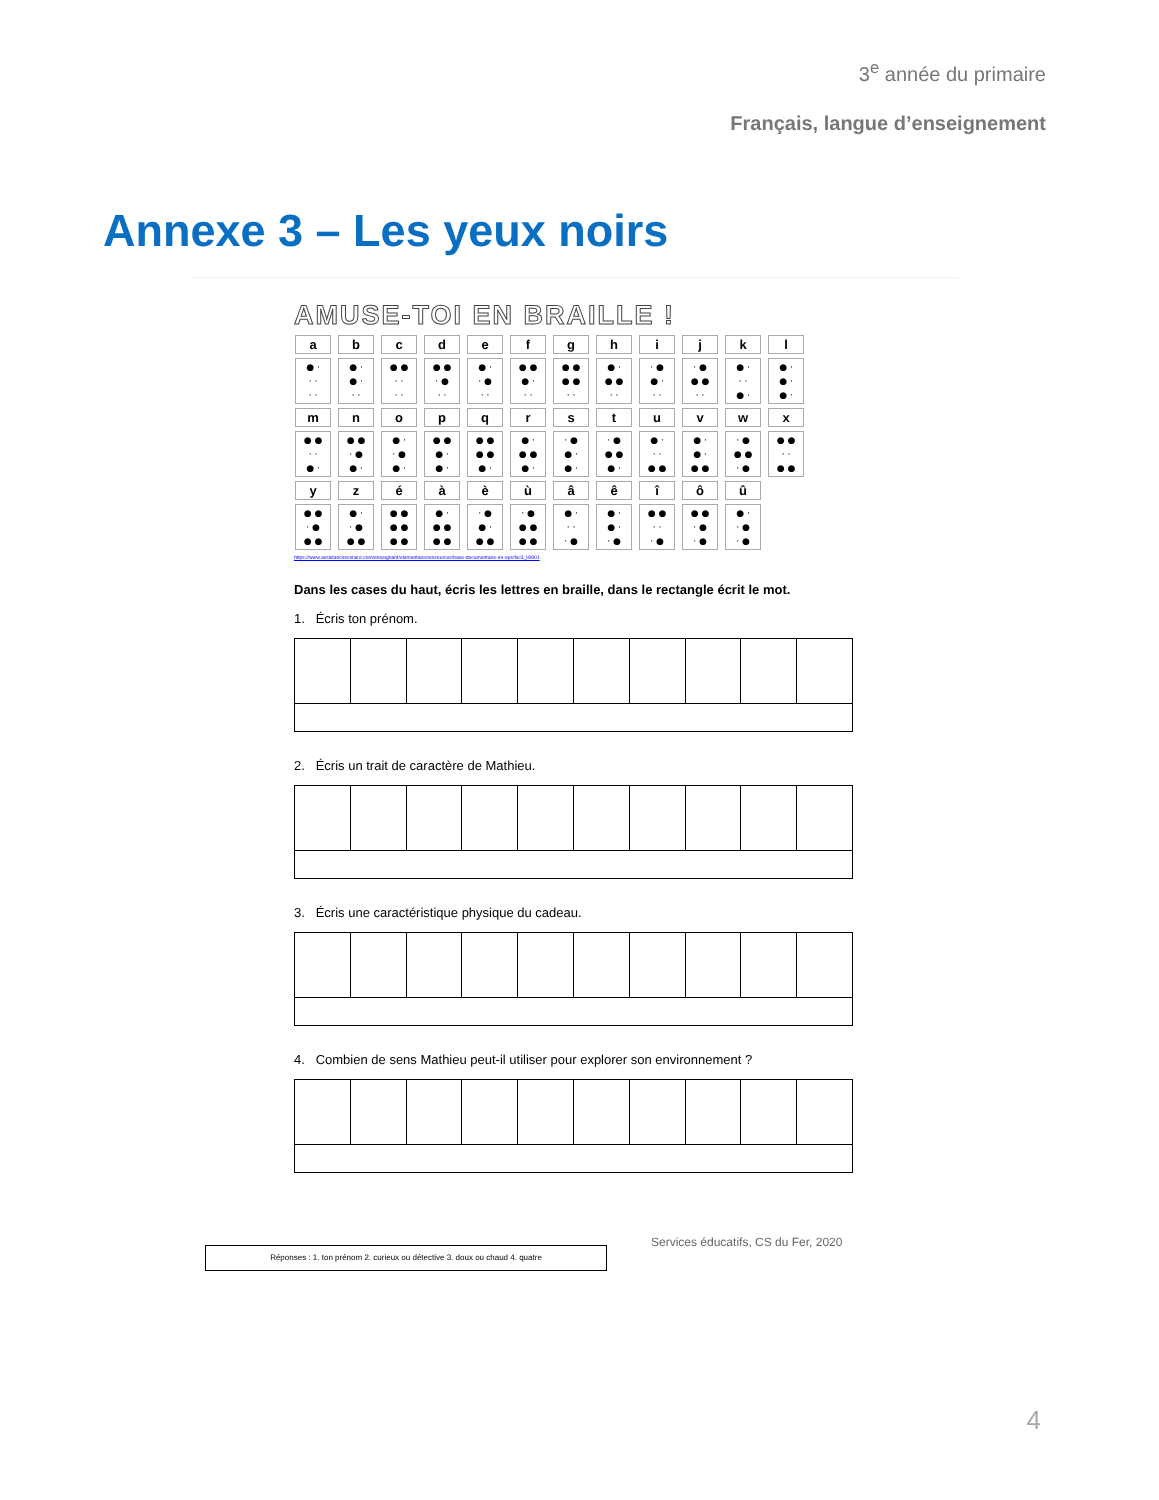3<sup>e</sup> année du primaire
Français, langue d’enseignement
Annexe 3 – Les yeux noirs
AMUSE-TOI EN BRAILLE !
| a | b | c | d | e | f | g | h | i | j | k | l |
| ● · · · · · | ● · ● · · · | ● ● · · · · | ● ● · ● · · | ● · · ● · · | ● ● ● · · · | ● ● ● ● · · | ● · ● ● · · | · ● ● · · · | · ● ● ● · · | ● · · · ● · | ● · ● · ● · |
| m | n | o | p | q | r | s | t | u | v | w | x |
| ● ● · · ● · | ● ● · ● ● · | ● · · ● ● · | ● ● ● · ● · | ● ● ● ● ● · | ● · ● ● ● · | · ● ● · ● · | · ● ● ● ● · | ● · · · ● ● | ● · ● · ● ● | · ● ● ● · ● | ● ● · · ● ● |
| y | z | é | à | è | ù | â | ê | î | ô | û | |
| ● ● · ● ● ● | ● · · ● ● ● | ● ● ● ● ● ● | ● · ● ● ● ● | · ● ● · ● ● | · ● ● ● ● ● | ● · · · · ● | ● · ● · · ● | ● ● · · · ● | ● ● · ● · ● | ● · · ● · ● | |
https://www.assistancescolaire.com/enseignant/elementaire/ressources/base-documentaire-en-eps/fxc3_li0801
Dans les cases du haut, écris les lettres en braille, dans le rectangle écrit le mot.
1. Écris ton prénom.
2. Écris un trait de caractère de Mathieu.
3. Écris une caractéristique physique du cadeau.
4. Combien de sens Mathieu peut-il utiliser pour explorer son environnement ?
Réponses : 1. ton prénom 2. curieux ou détective 3. doux ou chaud 4. quatre
Services éducatifs, CS du Fer, 2020
4